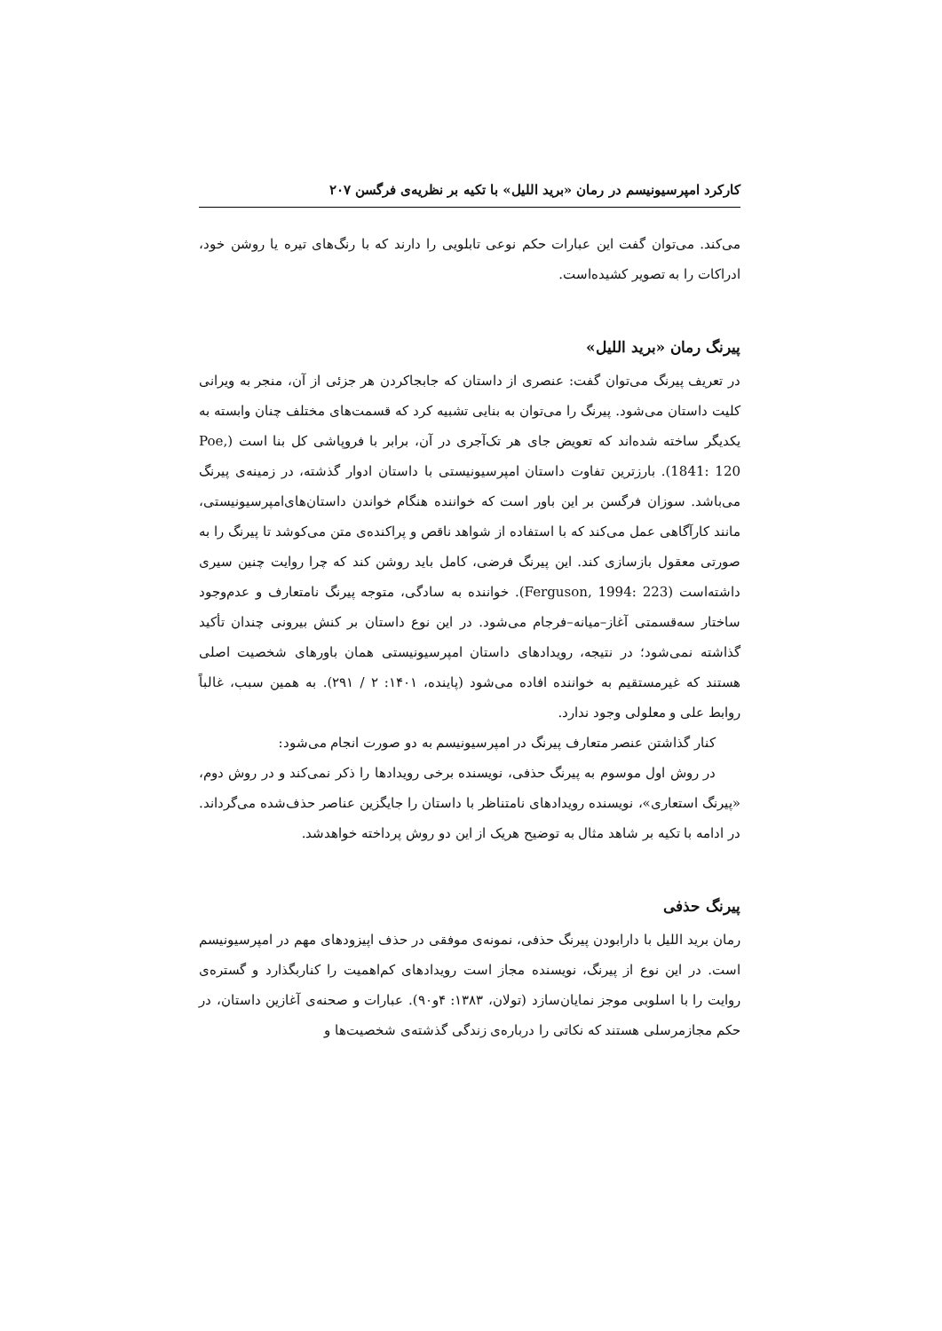کارکرد امپرسیونیسم در رمان «برید اللیل» با تکیه بر نظریه‌ی فرگسن ۲۰۷
می‌کند. می‌توان گفت این عبارات حکم نوعی تابلویی را دارند که با رنگ‌های تیره یا روشن خود، ادراکات را به تصویر کشیده‌است.
پیرنگ رمان «برید اللیل»
در تعریف پیرنگ می‌توان گفت: عنصری از داستان که جابجاکردن هر جزئی از آن، منجر به ویرانی کلیت داستان می‌شود. پیرنگ را می‌توان به بنایی تشبیه کرد که قسمت‌های مختلف چنان وابسته به یکدیگر ساخته شده‌اند که تعویض جای هر تک‌آجری در آن، برابر با فروپاشی کل بنا است (Poe, 1841: 120). بارزترین تفاوت داستان امپرسیونیستی با داستان ادوار گذشته، در زمینه‌ی پیرنگ می‌باشد. سوزان فرگسن بر این باور است که خواننده هنگام خواندن داستان‌های‌امپرسیونیستی، مانند کارآگاهی عمل می‌کند که با استفاده از شواهد ناقص و پراکنده‌ی متن می‌کوشد تا پیرنگ را به صورتی معقول بازسازی کند. این پیرنگ فرضی، کامل باید روشن کند که چرا روایت چنین سیری داشته‌است (Ferguson, 1994: 223). خواننده به سادگی، متوجه پیرنگ نامتعارف و عدم‌وجود ساختار سه‌قسمتی آغاز–میانه–فرجام می‌شود. در این نوع داستان بر کنش بیرونی چندان تأکید گذاشته نمی‌شود؛ در نتیجه، رویدادهای داستان امپرسیونیستی همان باورهای شخصیت اصلی هستند که غیرمستقیم به خواننده افاده می‌شود (پاینده، ۱۴۰۱: ۲ / ۲۹۱). به همین سبب، غالباً روابط علی و معلولی وجود ندارد.
کنار گذاشتن عنصر متعارف پیرنگ در امپرسیونیسم به دو صورت انجام می‌شود:
در روش اول موسوم به پیرنگ حذفی، نویسنده برخی رویدادها را ذکر نمی‌کند و در روش دوم، «پیرنگ استعاری»، نویسنده رویدادهای نامتناظر با داستان را جایگزین عناصر حذف‌شده می‌گرداند. در ادامه با تکیه بر شاهد مثال به توضیح هریک از این دو روش پرداخته خواهدشد.
پیرنگ حذفی
رمان برید اللیل با دارابودن پیرنگ حذفی، نمونه‌ی موفقی در حذف اپیزودهای مهم در امپرسیونیسم است. در این نوع از پیرنگ، نویسنده مجاز است رویدادهای کم‌اهمیت را کناربگذارد و گستره‌ی روایت را با اسلوبی موجز نمایان‌سازد (تولان، ۱۳۸۳: ۴و۹۰). عبارات و صحنه‌ی آغازین داستان، در حکم مجازمرسلی هستند که نکاتی را درباره‌ی زندگی گذشته‌ی شخصیت‌ها و